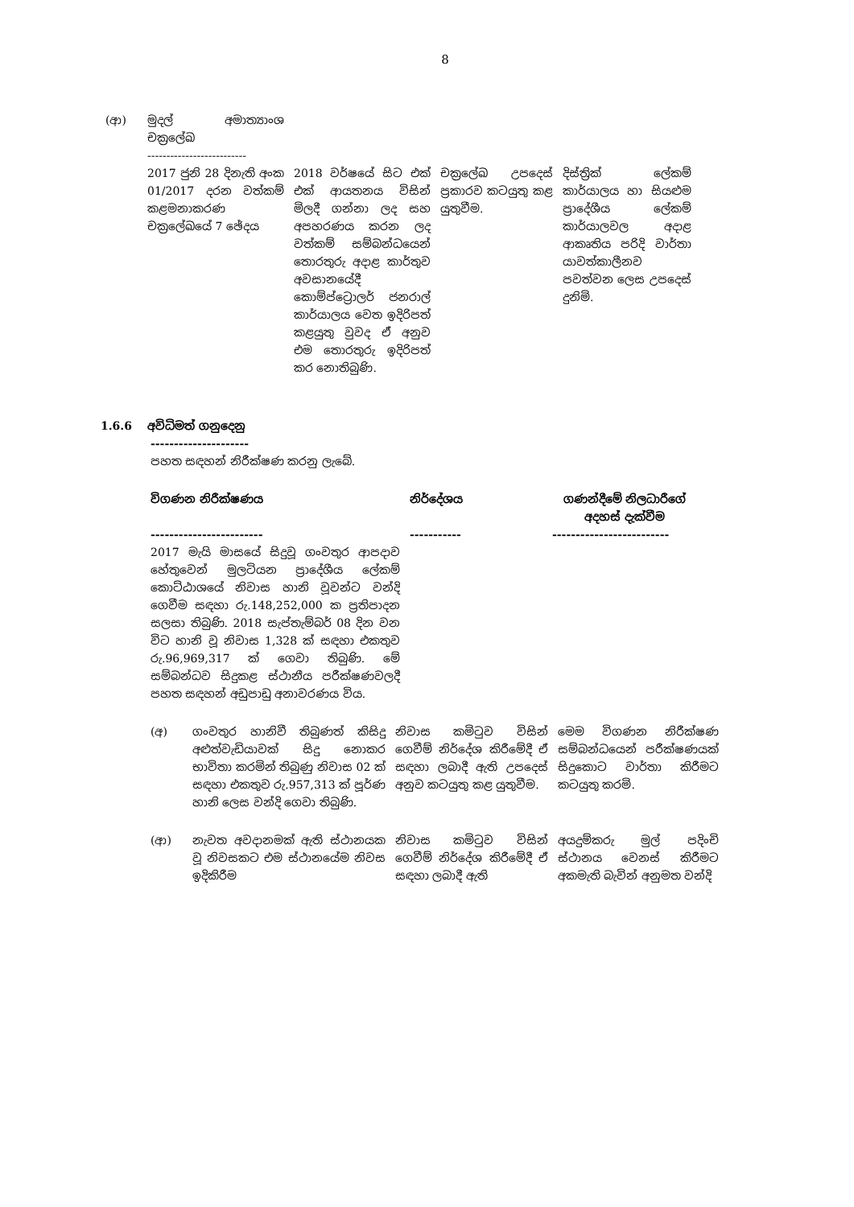8
| (ආ) | මුදල් අමාත්‍යාංශ චක්‍රලේඛ -------------------------- | | | |
| | 2017 ජුනි 28 දිනැති අංක 01/2017 දරන වත්කම් කළමනාකරණ චක්‍රලේඛයේ 7 ඡේදය | 2018 වර්ෂයේ සිට එක් එක් ආයතනය විසින් මිලදී ගන්නා ලද සහ අපහරණය කරන ලද වත්කම් සම්බන්ධයෙන් තොරතුරු අදාළ කාර්තුව අවසානයේදී කොම්ප්ට්‍රොලර් ජනරාල් කාර්යාලය වෙත ඉදිරිපත් කළයුතු වුවද ඒ අනුව එම තොරතුරු ඉදිරිපත් කර නොතිබුණි. | චක්‍රලේඛ උපදෙස් ප්‍රකාරව කටයුතු කළ යුතුවීම. | දිස්ත්‍රික් ලේකම් කාර්යාලය හා සියළුම ප්‍රාදේශීය ලේකම් කාර්යාලවල අදාළ ආකෘතිය පරිදි වාර්තා යාවත්කාලීනව පවත්වන ලෙස උපදෙස් දුනිමි. |
1.6.6 අවිධිමත් ගනුදෙනු
---------------------
පහත සඳහන් නිරීක්ෂණ කරනු ලැබේ.
| විගණන නිරීක්ෂණය | නිර්දේශය | ගණන්දීමේ නිලධාරීගේ අදහස් දැක්වීම |
| --- | --- | --- |
| ------------------------ | ----------- | ------------------------- |
| 2017 මැයි මාසයේ සිදුවූ ගංවතුර ආපදාව හේතුවෙන් මුලටියන ප්‍රාදේශීය ලේකම් කොට්ඨාශයේ නිවාස හානි වූවන්ට වන්දි ගෙවීම සඳහා රු.148,252,000 ක ප්‍රතිපාදන සලසා තිබුණි. 2018 සැප්තැම්බර් 08 දින වන විට හානි වූ නිවාස 1,328 ක් සඳහා එකතුව රු.96,969,317 ක් ගෙවා තිබුණි. මේ සම්බන්ධව සිදුකළ ස්ථානීය පරීක්ෂණවලදී පහත සඳහන් අඩුපාඩු අනාවරණය විය. | | |
| (අ) | ගංවතුර හානිවී තිබුණත් කිසිදු අළුත්වැඩියාවක් සිදු නොකර භාවිතා කරමින් තිබුණු නිවාස 02 ක් සඳහා එකතුව රු.957,313 ක් පූර්ණ හානි ලෙස වන්දි ගෙවා තිබුණි. | නිවාස කමිටුව විසින් ගෙවීම් නිර්දේශ කිරීමේදී ඒ සඳහා ලබාදී ඇති උපදෙස් අනුව කටයුතු කළ යුතුවීම. | මෙම විගණන නිරීක්ෂණ සම්බන්ධයෙන් පරීක්ෂණයක් සිදුකොට වාර්තා කිරීමට කටයුතු කරමි. |
| (ආ) | නැවත අවදානමක් ඇති ස්ථානයක වූ නිවසකට එම ස්ථානයේම නිවස ඉදිකිරීම | නිවාස කමිටුව විසින් ගෙවීම් නිර්දේශ කිරීමේදී ඒ සඳහා ලබාදී ඇති | අයදුම්කරු මුල් පදිංචි ස්ථානය වෙනස් කිරීමට අකමැති බැවින් අනුමත වන්දි |